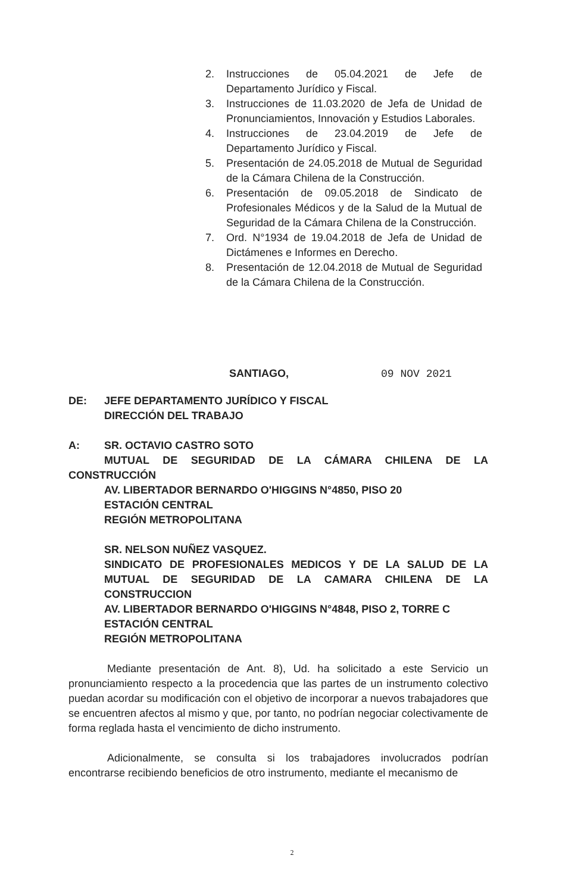2. Instrucciones de 05.04.2021 de Jefe de Departamento Jurídico y Fiscal.
3. Instrucciones de 11.03.2020 de Jefa de Unidad de Pronunciamientos, Innovación y Estudios Laborales.
4. Instrucciones de 23.04.2019 de Jefe de Departamento Jurídico y Fiscal.
5. Presentación de 24.05.2018 de Mutual de Seguridad de la Cámara Chilena de la Construcción.
6. Presentación de 09.05.2018 de Sindicato de Profesionales Médicos y de la Salud de la Mutual de Seguridad de la Cámara Chilena de la Construcción.
7. Ord. N°1934 de 19.04.2018 de Jefa de Unidad de Dictámenes e Informes en Derecho.
8. Presentación de 12.04.2018 de Mutual de Seguridad de la Cámara Chilena de la Construcción.
SANTIAGO, 09 NOV 2021
DE: JEFE DEPARTAMENTO JURÍDICO Y FISCAL
DIRECCIÓN DEL TRABAJO
A: SR. OCTAVIO CASTRO SOTO
MUTUAL DE SEGURIDAD DE LA CÁMARA CHILENA DE LA CONSTRUCCIÓN
AV. LIBERTADOR BERNARDO O'HIGGINS N°4850, PISO 20
ESTACIÓN CENTRAL
REGIÓN METROPOLITANA
SR. NELSON NUÑEZ VASQUEZ.
SINDICATO DE PROFESIONALES MEDICOS Y DE LA SALUD DE LA MUTUAL DE SEGURIDAD DE LA CAMARA CHILENA DE LA CONSTRUCCION
AV. LIBERTADOR BERNARDO O'HIGGINS N°4848, PISO 2, TORRE C
ESTACIÓN CENTRAL
REGIÓN METROPOLITANA
Mediante presentación de Ant. 8), Ud. ha solicitado a este Servicio un pronunciamiento respecto a la procedencia que las partes de un instrumento colectivo puedan acordar su modificación con el objetivo de incorporar a nuevos trabajadores que se encuentren afectos al mismo y que, por tanto, no podrían negociar colectivamente de forma reglada hasta el vencimiento de dicho instrumento.
Adicionalmente, se consulta si los trabajadores involucrados podrían encontrarse recibiendo beneficios de otro instrumento, mediante el mecanismo de
2